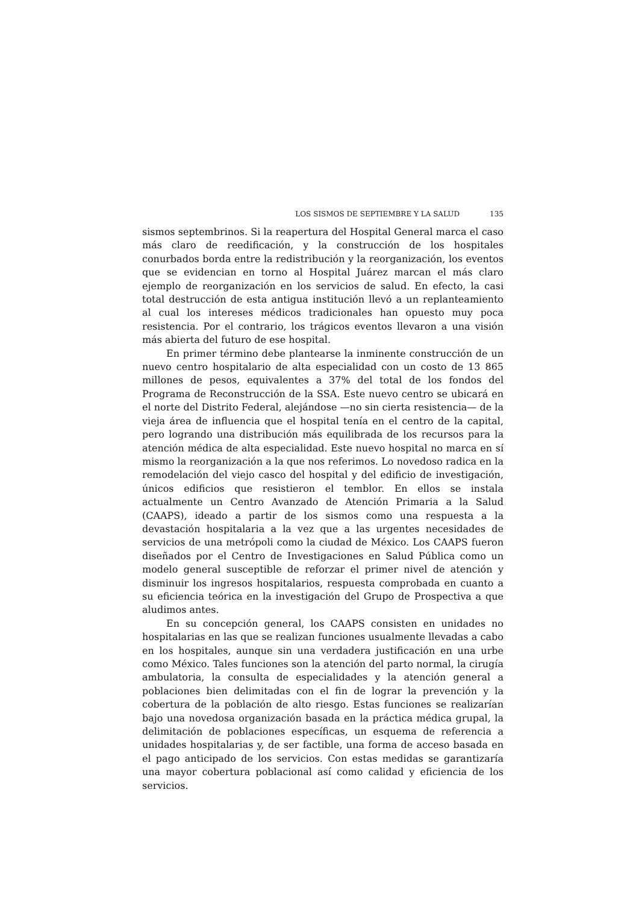LOS SISMOS DE SEPTIEMBRE Y LA SALUD 135
sismos septembrinos. Si la reapertura del Hospital General marca el caso más claro de reedificación, y la construcción de los hospitales conurbados borda entre la redistribución y la reorganización, los eventos que se evidencian en torno al Hospital Juárez marcan el más claro ejemplo de reorganización en los servicios de salud. En efecto, la casi total destrucción de esta antigua institución llevó a un replanteamiento al cual los intereses médicos tradicionales han opuesto muy poca resistencia. Por el contrario, los trágicos eventos llevaron a una visión más abierta del futuro de ese hospital.
En primer término debe plantearse la inminente construcción de un nuevo centro hospitalario de alta especialidad con un costo de 13 865 millones de pesos, equivalentes a 37% del total de los fondos del Programa de Reconstrucción de la SSA. Este nuevo centro se ubicará en el norte del Distrito Federal, alejándose —no sin cierta resistencia— de la vieja área de influencia que el hospital tenía en el centro de la capital, pero logrando una distribución más equilibrada de los recursos para la atención médica de alta especialidad. Este nuevo hospital no marca en sí mismo la reorganización a la que nos referimos. Lo novedoso radica en la remodelación del viejo casco del hospital y del edificio de investigación, únicos edificios que resistieron el temblor. En ellos se instala actualmente un Centro Avanzado de Atención Primaria a la Salud (CAAPS), ideado a partir de los sismos como una respuesta a la devastación hospitalaria a la vez que a las urgentes necesidades de servicios de una metrópoli como la ciudad de México. Los CAAPS fueron diseñados por el Centro de Investigaciones en Salud Pública como un modelo general susceptible de reforzar el primer nivel de atención y disminuir los ingresos hospitalarios, respuesta comprobada en cuanto a su eficiencia teórica en la investigación del Grupo de Prospectiva a que aludimos antes.
En su concepción general, los CAAPS consisten en unidades no hospitalarias en las que se realizan funciones usualmente llevadas a cabo en los hospitales, aunque sin una verdadera justificación en una urbe como México. Tales funciones son la atención del parto normal, la cirugía ambulatoria, la consulta de especialidades y la atención general a poblaciones bien delimitadas con el fin de lograr la prevención y la cobertura de la población de alto riesgo. Estas funciones se realizarían bajo una novedosa organización basada en la práctica médica grupal, la delimitación de poblaciones específicas, un esquema de referencia a unidades hospitalarias y, de ser factible, una forma de acceso basada en el pago anticipado de los servicios. Con estas medidas se garantizaría una mayor cobertura poblacional así como calidad y eficiencia de los servicios.